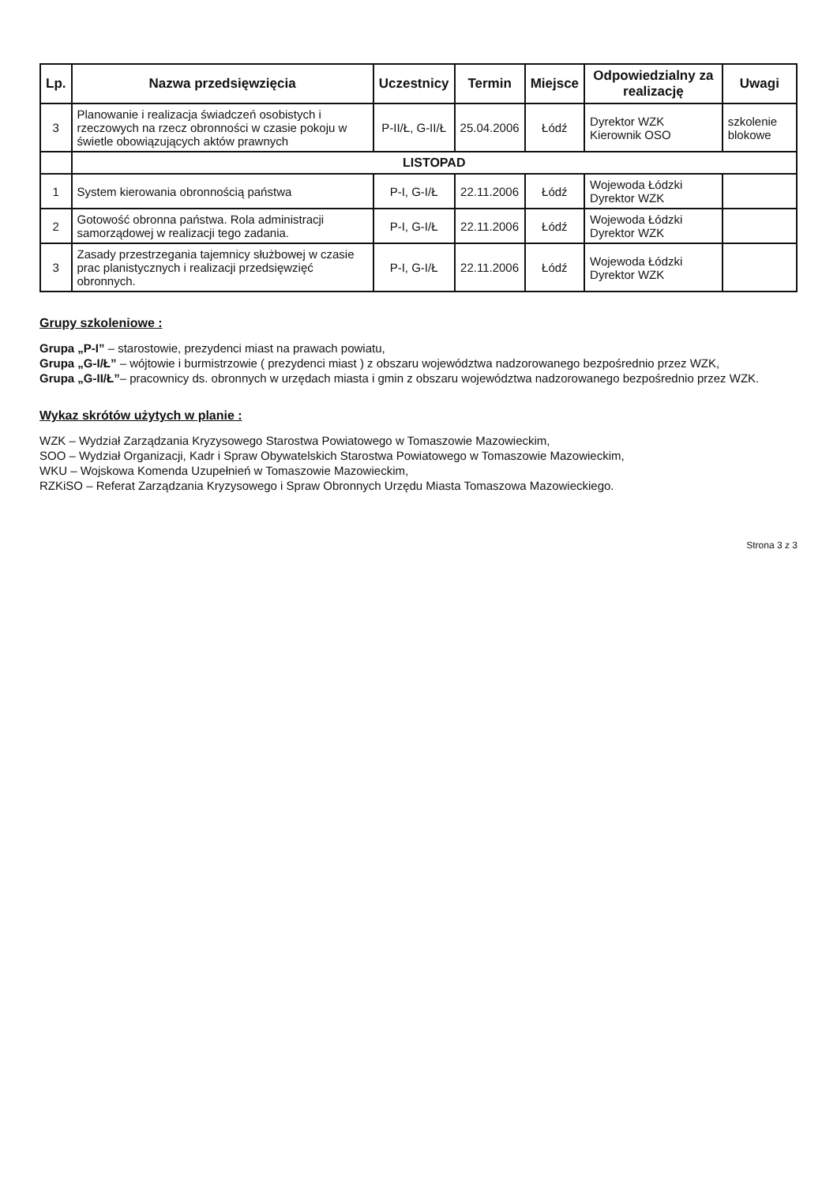| Lp. | Nazwa przedsięwzięcia | Uczestnicy | Termin | Miejsce | Odpowiedzialny za realizację | Uwagi |
| --- | --- | --- | --- | --- | --- | --- |
| 3 | Planowanie i realizacja świadczeń osobistych i rzeczowych na rzecz obronności w czasie pokoju w świetle obowiązujących aktów prawnych | P-II/Ł, G-II/Ł | 25.04.2006 | Łódź | Dyrektor WZK Kierownik OSO | szkolenie blokowe |
| | LISTOPAD | | | | | |
| 1 | System kierowania obronnością państwa | P-I, G-I/Ł | 22.11.2006 | Łódź | Wojewoda Łódzki Dyrektor WZK | |
| 2 | Gotowość obronna państwa. Rola administracji samorządowej w realizacji tego zadania. | P-I, G-I/Ł | 22.11.2006 | Łódź | Wojewoda Łódzki Dyrektor WZK | |
| 3 | Zasady przestrzegania tajemnicy służbowej w czasie prac planistycznych i realizacji przedsięwzięć obronnych. | P-I, G-I/Ł | 22.11.2006 | Łódź | Wojewoda Łódzki Dyrektor WZK | |
Grupy szkoleniowe :
Grupa „P-I” – starostowie, prezydenci miast na prawach powiatu,
Grupa „G-I/Ł” – wójtowie i burmistrzowie ( prezydenci miast ) z obszaru województwa nadzorowanego bezpośrednio przez WZK,
Grupa „G-II/Ł”– pracownicy ds. obronnych w urzędach miasta i gmin z obszaru województwa nadzorowanego bezpośrednio przez WZK.
Wykaz skrótów użytych w planie :
WZK – Wydział Zarządzania Kryzysowego Starostwa Powiatowego w Tomaszowie Mazowieckim,
SOO – Wydział Organizacji, Kadr i Spraw Obywatelskich Starostwa Powiatowego w Tomaszowie Mazowieckim,
WKU – Wojskowa Komenda Uzupełnień w Tomaszowie Mazowieckim,
RZKiSO – Referat Zarządzania Kryzysowego i Spraw Obronnych Urzędu Miasta Tomaszowa Mazowieckiego.
Strona 3 z 3